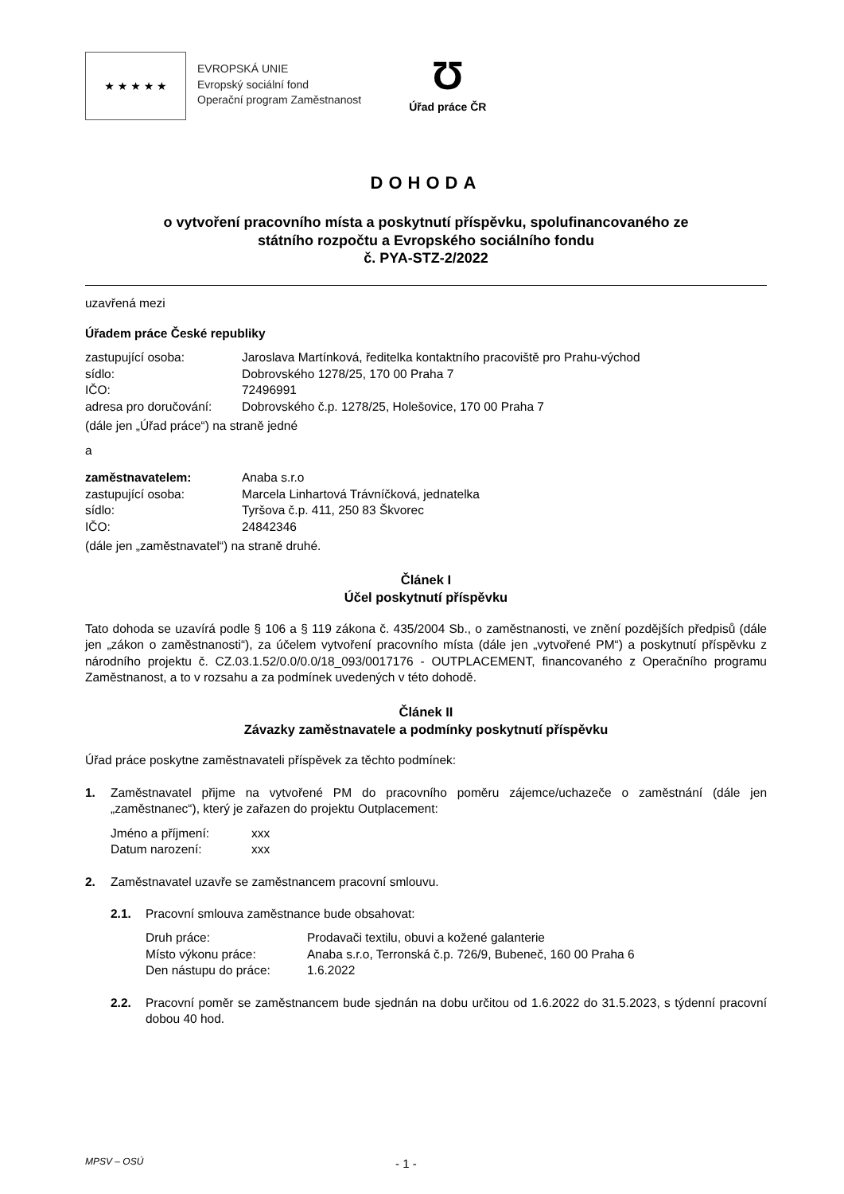★ ★ ★ ★ ★
EVROPSKÁ UNIE
Evropský sociální fond
Operační program Zaměstnanost
Ʊ
Úřad práce ČR
DOHODA
o vytvoření pracovního místa a poskytnutí příspěvku, spolufinancovaného ze
státního rozpočtu a Evropského sociálního fondu
č. PYA-STZ-2/2022
uzavřená mezi
Úřadem práce České republiky
zastupující osoba: Jaroslava Martínková, ředitelka kontaktního pracoviště pro Prahu-východ sídlo: Dobrovského 1278/25, 170 00 Praha 7 IČO: 72496991 adresa pro doručování: Dobrovského č.p. 1278/25, Holešovice, 170 00 Praha 7
(dále jen „Úřad práce“) na straně jedné
a
zaměstnavatelem: Anaba s.r.o zastupující osoba: Marcela Linhartová Trávníčková, jednatelka sídlo: Tyršova č.p. 411, 250 83 Škvorec IČO: 24842346
(dále jen „zaměstnavatel“) na straně druhé.
Článek I
Účel poskytnutí příspěvku
Tato dohoda se uzavírá podle § 106 a § 119 zákona č. 435/2004 Sb., o zaměstnanosti, ve znění pozdějších předpisů (dále jen „zákon o zaměstnanosti“), za účelem vytvoření pracovního místa (dále jen „vytvořené PM“) a poskytnutí příspěvku z národního projektu č. CZ.03.1.52/0.0/0.0/18_093/0017176 - OUTPLACEMENT, financovaného z Operačního programu Zaměstnanost, a to v rozsahu a za podmínek uvedených v této dohodě.
Článek II
Závazky zaměstnavatele a podmínky poskytnutí příspěvku
Úřad práce poskytne zaměstnavateli příspěvek za těchto podmínek:
1. Zaměstnavatel přijme na vytvořené PM do pracovního poměru zájemce/uchazeče o zaměstnání (dále jen „zaměstnanec“), který je zařazen do projektu Outplacement:
Jméno a příjmení: xxx Datum narození: xxx
2. Zaměstnavatel uzavře se zaměstnancem pracovní smlouvu.
2.1. Pracovní smlouva zaměstnance bude obsahovat:
Druh práce: Prodavači textilu, obuvi a kožené galanterie Místo výkonu práce: Anaba s.r.o, Terronská č.p. 726/9, Bubeneč, 160 00 Praha 6 Den nástupu do práce: 1.6.2022
2.2. Pracovní poměr se zaměstnancem bude sjednán na dobu určitou od 1.6.2022 do 31.5.2023, s týdenní pracovní dobou 40 hod.
MPSV – OSÚ - 1 -